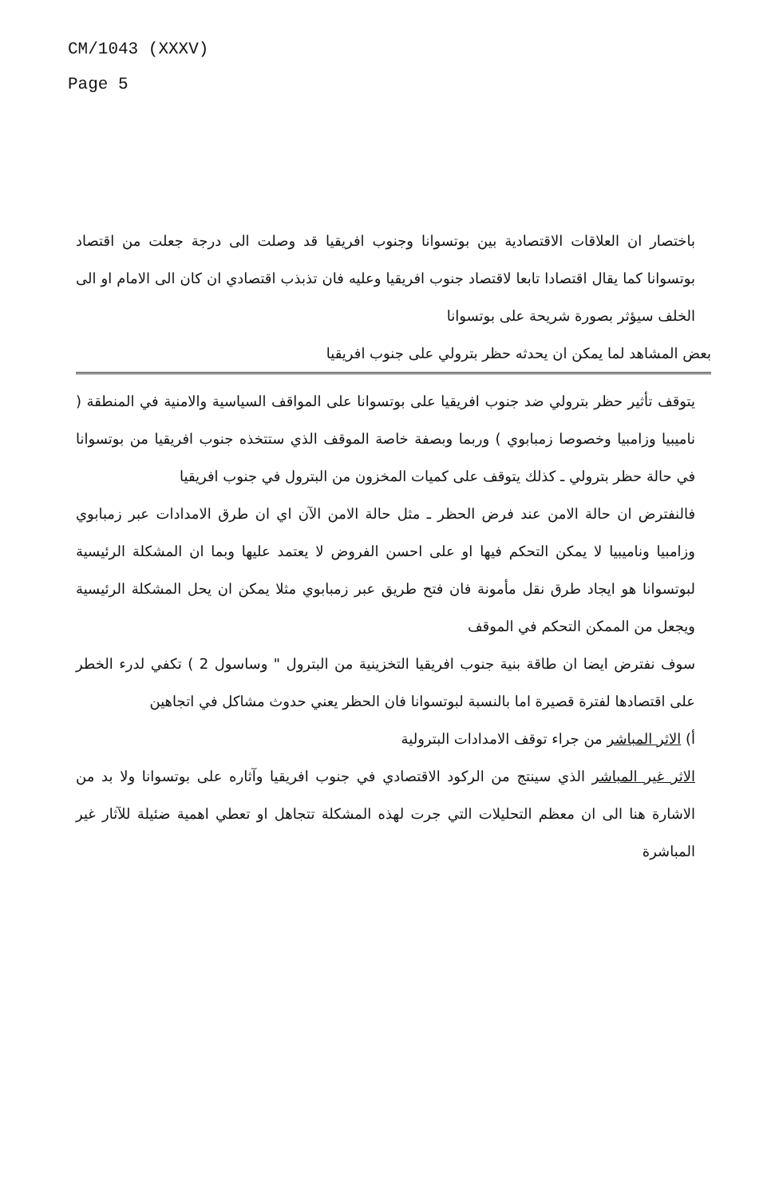CM/1043 (XXXV)
Page 5
باختصار ان العلاقات الاقتصادية بين بوتسوانا وجنوب افريقيا قد وصلت الى درجة جعلت من اقتصاد بوتسوانا كما يقال اقتصادا تابعا لاقتصاد جنوب افريقيا وعليه فان تذبذب اقتصادي ان كان الى الامام او الى الخلف سيؤثر بصورة شريحة على بوتسوانا
بعض المشاهد لما يمكن ان يحدثه حظر بترولي على جنوب افريقيا
يتوقف تأثير حظر بترولي ضد جنوب افريقيا على بوتسوانا على المواقف السياسية والامنية في المنطقة ( ناميبيا وزامبيا وخصوصا زمبابوي ) وربما وبصفة خاصة الموقف الذي ستتخذه جنوب افريقيا من بوتسوانا في حالة حظر بترولي ـ كذلك يتوقف على كميات المخزون من البترول في جنوب افريقيا
فالنفترض ان حالة الامن عند فرض الحظر ـ مثل حالة الامن الآن اي ان طرق الامدادات عبر زمبابوي وزامبيا وناميبيا لا يمكن التحكم فيها او على احسن الفروض لا يعتمد عليها وبما ان المشكلة الرئيسية لبوتسوانا هو ايجاد طرق نقل مأمونة فان فتح طريق عبر زمبابوي مثلا يمكن ان يحل المشكلة الرئيسية ويجعل من الممكن التحكم في الموقف
سوف نفترض ايضا ان طاقة بنية جنوب افريقيا التخزينية من البترول " وساسول 2 ) تكفي لدرء الخطر على اقتصادها لفترة قصيرة اما بالنسبة لبوتسوانا فان الحظر يعني حدوث مشاكل في اتجاهين
أ) الاثر المباشر من جراء توقف الامدادات البترولية
الاثر غير المباشر الذي سينتج من الركود الاقتصادي في جنوب افريقيا وآثاره على بوتسوانا ولا بد من الاشارة هنا الى ان معظم التحليلات التي جرت لهذه المشكلة تتجاهل او تعطي اهمية ضئيلة للآثار غير المباشرة